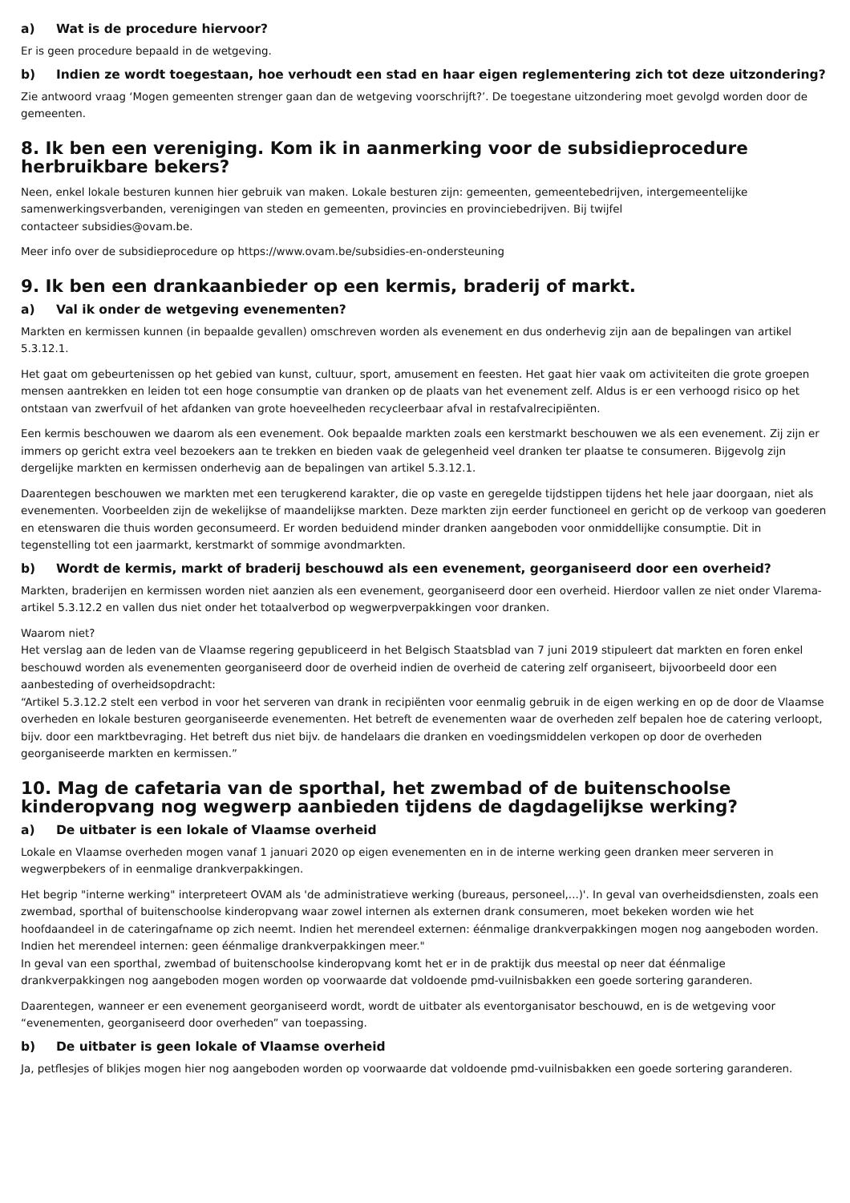a) Wat is de procedure hiervoor?
Er is geen procedure bepaald in de wetgeving.
b) Indien ze wordt toegestaan, hoe verhoudt een stad en haar eigen reglementering zich tot deze uitzondering?
Zie antwoord vraag ‘Mogen gemeenten strenger gaan dan de wetgeving voorschrijft?’. De toegestane uitzondering moet gevolgd worden door de gemeenten.
8. Ik ben een vereniging. Kom ik in aanmerking voor de subsidieprocedure herbruikbare bekers?
Neen, enkel lokale besturen kunnen hier gebruik van maken. Lokale besturen zijn: gemeenten, gemeentebedrijven, intergemeentelijke samenwerkingsverbanden, verenigingen van steden en gemeenten, provincies en provinciebedrijven. Bij twijfel
contacteer subsidies@ovam.be.
Meer info over de subsidieprocedure op https://www.ovam.be/subsidies-en-ondersteuning
9. Ik ben een drankaanbieder op een kermis, braderij of markt.
a) Val ik onder de wetgeving evenementen?
Markten en kermissen kunnen (in bepaalde gevallen) omschreven worden als evenement en dus onderhevig zijn aan de bepalingen van artikel 5.3.12.1.
Het gaat om gebeurtenissen op het gebied van kunst, cultuur, sport, amusement en feesten. Het gaat hier vaak om activiteiten die grote groepen mensen aantrekken en leiden tot een hoge consumptie van dranken op de plaats van het evenement zelf. Aldus is er een verhoogd risico op het ontstaan van zwerfvuil of het afdanken van grote hoeveelheden recycleerbaar afval in restafvalrecipiënten.
Een kermis beschouwen we daarom als een evenement. Ook bepaalde markten zoals een kerstmarkt beschouwen we als een evenement. Zij zijn er immers op gericht extra veel bezoekers aan te trekken en bieden vaak de gelegenheid veel dranken ter plaatse te consumeren. Bijgevolg zijn dergelijke markten en kermissen onderhevig aan de bepalingen van artikel 5.3.12.1.
Daarentegen beschouwen we markten met een terugkerend karakter, die op vaste en geregelde tijdstippen tijdens het hele jaar doorgaan, niet als evenementen. Voorbeelden zijn de wekelijkse of maandelijkse markten. Deze markten zijn eerder functioneel en gericht op de verkoop van goederen en etenswaren die thuis worden geconsumeerd. Er worden beduidend minder dranken aangeboden voor onmiddellijke consumptie. Dit in tegenstelling tot een jaarmarkt, kerstmarkt of sommige avondmarkten.
b) Wordt de kermis, markt of braderij beschouwd als een evenement, georganiseerd door een overheid?
Markten, braderijen en kermissen worden niet aanzien als een evenement, georganiseerd door een overheid. Hierdoor vallen ze niet onder Vlarema-artikel 5.3.12.2 en vallen dus niet onder het totaalverbod op wegwerpverpakkingen voor dranken.
Waarom niet?
Het verslag aan de leden van de Vlaamse regering gepubliceerd in het Belgisch Staatsblad van 7 juni 2019 stipuleert dat markten en foren enkel beschouwd worden als evenementen georganiseerd door de overheid indien de overheid de catering zelf organiseert, bijvoorbeeld door een aanbesteding of overheidsopdracht:
“Artikel 5.3.12.2 stelt een verbod in voor het serveren van drank in recipiënten voor eenmalig gebruik in de eigen werking en op de door de Vlaamse overheden en lokale besturen georganiseerde evenementen. Het betreft de evenementen waar de overheden zelf bepalen hoe de catering verloopt, bijv. door een marktbevraging. Het betreft dus niet bijv. de handelaars die dranken en voedingsmiddelen verkopen op door de overheden georganiseerde markten en kermissen.”
10. Mag de cafetaria van de sporthal, het zwembad of de buitenschoolse kinderopvang nog wegwerp aanbieden tijdens de dagdagelijkse werking?
a) De uitbater is een lokale of Vlaamse overheid
Lokale en Vlaamse overheden mogen vanaf 1 januari 2020 op eigen evenementen en in de interne werking geen dranken meer serveren in wegwerpbekers of in eenmalige drankverpakkingen.
Het begrip "interne werking" interpreteert OVAM als 'de administratieve werking (bureaus, personeel,...)'. In geval van overheidsdiensten, zoals een zwembad, sporthal of buitenschoolse kinderopvang waar zowel internen als externen drank consumeren, moet bekeken worden wie het hoofdaandeel in de cateringafname op zich neemt. Indien het merendeel externen: éénmalige drankverpakkingen mogen nog aangeboden worden. Indien het merendeel internen: geen éénmalige drankverpakkingen meer."
In geval van een sporthal, zwembad of buitenschoolse kinderopvang komt het er in de praktijk dus meestal op neer dat éénmalige drankverpakkingen nog aangeboden mogen worden op voorwaarde dat voldoende pmd-vuilnisbakken een goede sortering garanderen.
Daarentegen, wanneer er een evenement georganiseerd wordt, wordt de uitbater als eventorganisator beschouwd, en is de wetgeving voor “evenementen, georganiseerd door overheden” van toepassing.
b) De uitbater is geen lokale of Vlaamse overheid
Ja, petflesjes of blikjes mogen hier nog aangeboden worden op voorwaarde dat voldoende pmd-vuilnisbakken een goede sortering garanderen.